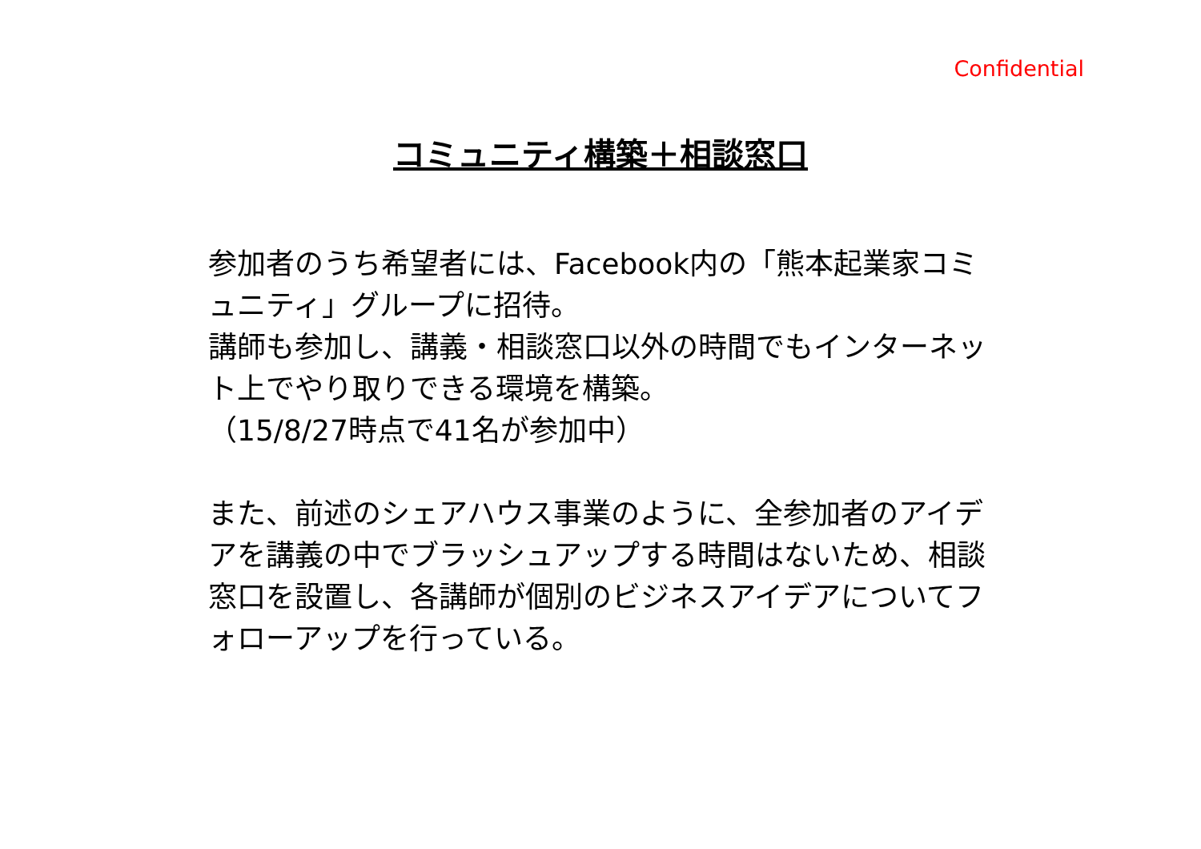Confidential
コミュニティ構築＋相談窓口
参加者のうち希望者には、Facebook内の「熊本起業家コミュニティ」グループに招待。
講師も参加し、講義・相談窓口以外の時間でもインターネット上でやり取りできる環境を構築。
（15/8/27時点で41名が参加中）
また、前述のシェアハウス事業のように、全参加者のアイデアを講義の中でブラッシュアップする時間はないため、相談窓口を設置し、各講師が個別のビジネスアイデアについてフォローアップを行っている。